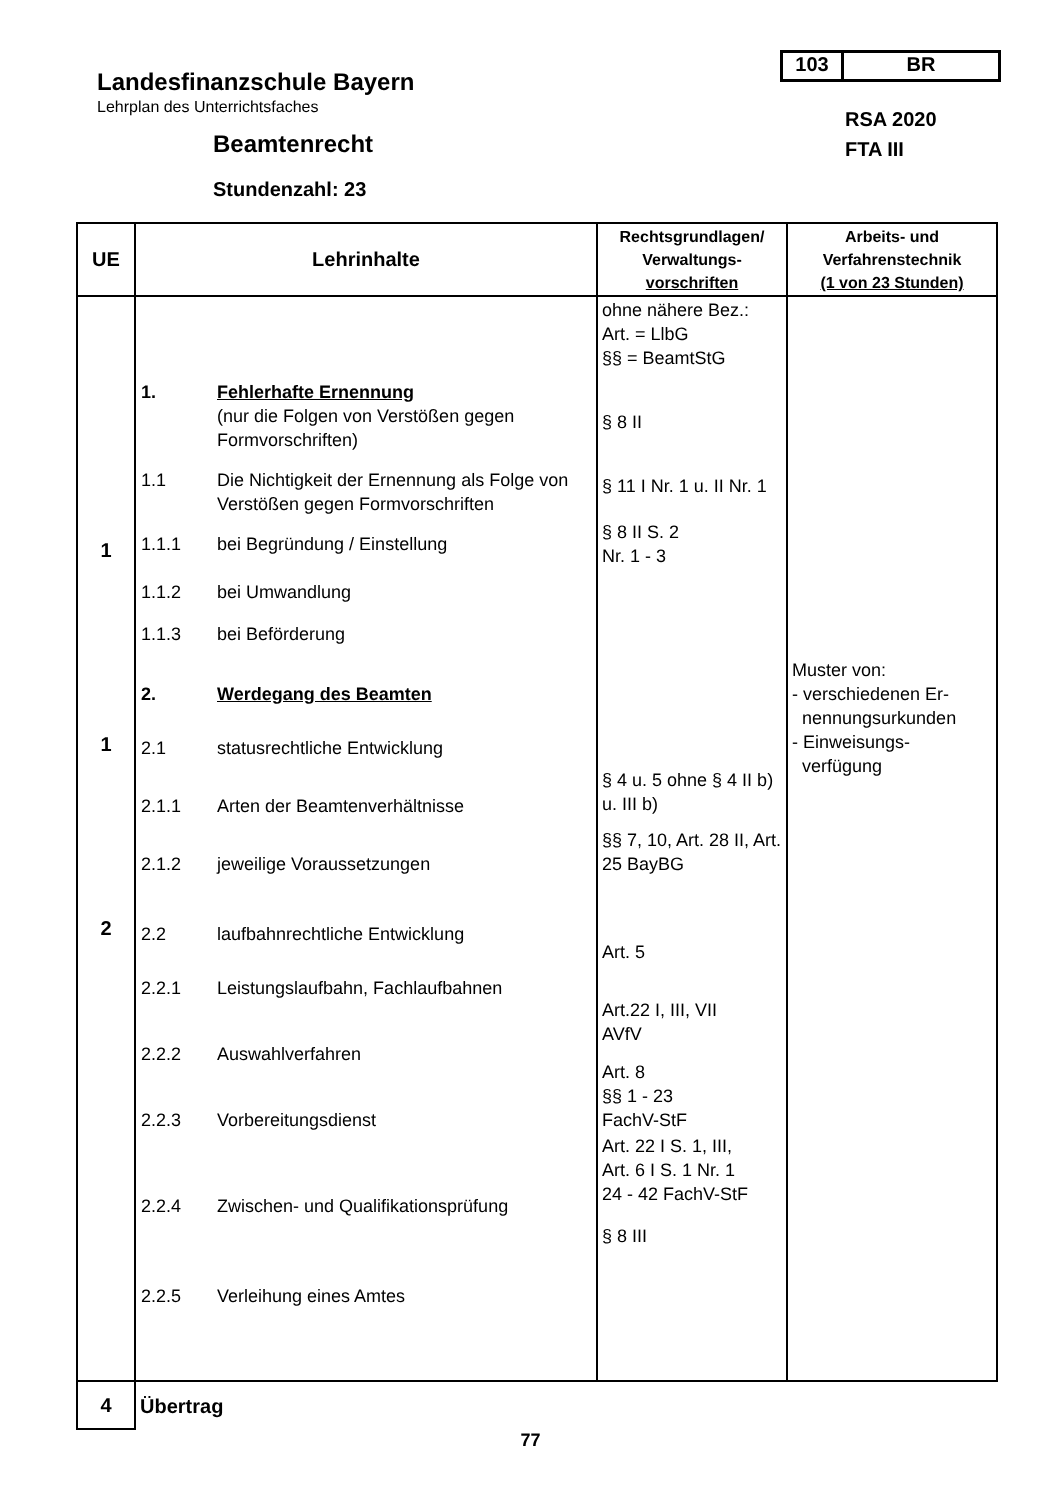103 BR
Landesfinanzschule Bayern
Lehrplan des Unterrichtsfaches
RSA 2020
FTA III
Beamtenrecht
Stundenzahl: 23
| UE | Lehrinhalte | Rechtsgrundlagen/ Verwaltungs- vorschriften | Arbeits- und Verfahrenstechnik (1 von 23 Stunden) |
| --- | --- | --- | --- |
| 1 1 2 | 1. Fehlerhafte Ernennung (nur die Folgen von Verstößen gegen Formvorschriften) 1.1 Die Nichtigkeit der Ernennung als Folge von Verstößen gegen Formvorschriften 1.1.1 bei Begründung / Einstellung 1.1.2 bei Umwandlung 1.1.3 bei Beförderung 2. Werdegang des Beamten 2.1 statusrechtliche Entwicklung 2.1.1 Arten der Beamtenverhältnisse 2.1.2 jeweilige Voraussetzungen 2.2 laufbahnrechtliche Entwicklung 2.2.1 Leistungslaufbahn, Fachlaufbahnen 2.2.2 Auswahlverfahren 2.2.3 Vorbereitungsdienst 2.2.4 Zwischen- und Qualifikationsprüfung 2.2.5 Verleihung eines Amtes | ohne nähere Bez.: Art. = LlbG §§ = BeamtStG § 8 II § 11 I Nr. 1 u. II Nr. 1 § 8 II S. 2 Nr. 1 - 3 § 4 u. 5 ohne § 4 II b) u. III b) §§ 7, 10, Art. 28 II, Art. 25 BayBG Art. 5 Art.22 I, III, VII AVfV Art. 8 §§ 1 - 23 FachV-StF Art. 22 I S. 1, III, Art. 6 I S. 1 Nr. 1 24 - 42 FachV-StF § 8 III | Muster von: - verschiedenen Er- nennungsurkunden - Einweisungs- verfügung |
| 4 | Übertrag | | |
77